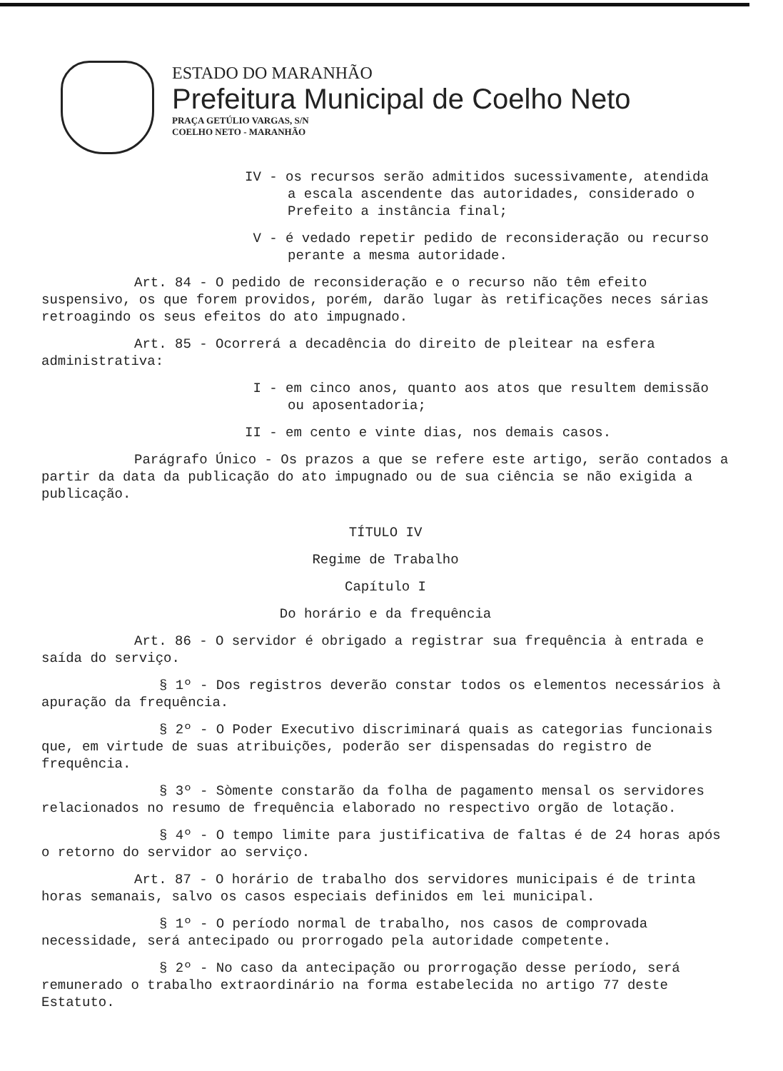ESTADO DO MARANHÃO
Prefeitura Municipal de Coelho Neto
PRAÇA GETÚLIO VARGAS, S/N
COELHO NETO - MARANHÃO
IV - os recursos serão admitidos sucessivamente, atendida
a escala ascendente das autoridades, considerado o
Prefeito a instância final;
V - é vedado repetir pedido de reconsideração ou recurso
perante a mesma autoridade.
Art. 84 - O pedido de reconsideração e o recurso não têm efeito suspensivo, os que forem providos, porém, darão lugar às retificações neces sárias retroagindo os seus efeitos do ato impugnado.
Art. 85 - Ocorrerá a decadência do direito de pleitear na esfera administrativa:
I - em cinco anos, quanto aos atos que resultem demissão
ou aposentadoria;
II - em cento e vinte dias, nos demais casos.
Parágrafo Único - Os prazos a que se refere este artigo, serão contados a partir da data da publicação do ato impugnado ou de sua ciência se não exigida a publicação.
TÍTULO IV
Regime de Trabalho
Capítulo I
Do horário e da frequência
Art. 86 - O servidor é obrigado a registrar sua frequência à entrada e saída do serviço.
§ 1º - Dos registros deverão constar todos os elementos necessários à apuração da frequência.
§ 2º - O Poder Executivo discriminará quais as categorias funcionais que, em virtude de suas atribuições, poderão ser dispensadas do registro de frequência.
§ 3º - Sòmente constarão da folha de pagamento mensal os servidores relacionados no resumo de frequência elaborado no respectivo orgão de lotação.
§ 4º - O tempo limite para justificativa de faltas é de 24 horas após o retorno do servidor ao serviço.
Art. 87 - O horário de trabalho dos servidores municipais é de trinta horas semanais, salvo os casos especiais definidos em lei municipal.
§ 1º - O período normal de trabalho, nos casos de comprovada necessidade, será antecipado ou prorrogado pela autoridade competente.
§ 2º - No caso da antecipação ou prorrogação desse período, será remunerado o trabalho extraordinário na forma estabelecida no artigo 77 deste Estatuto.